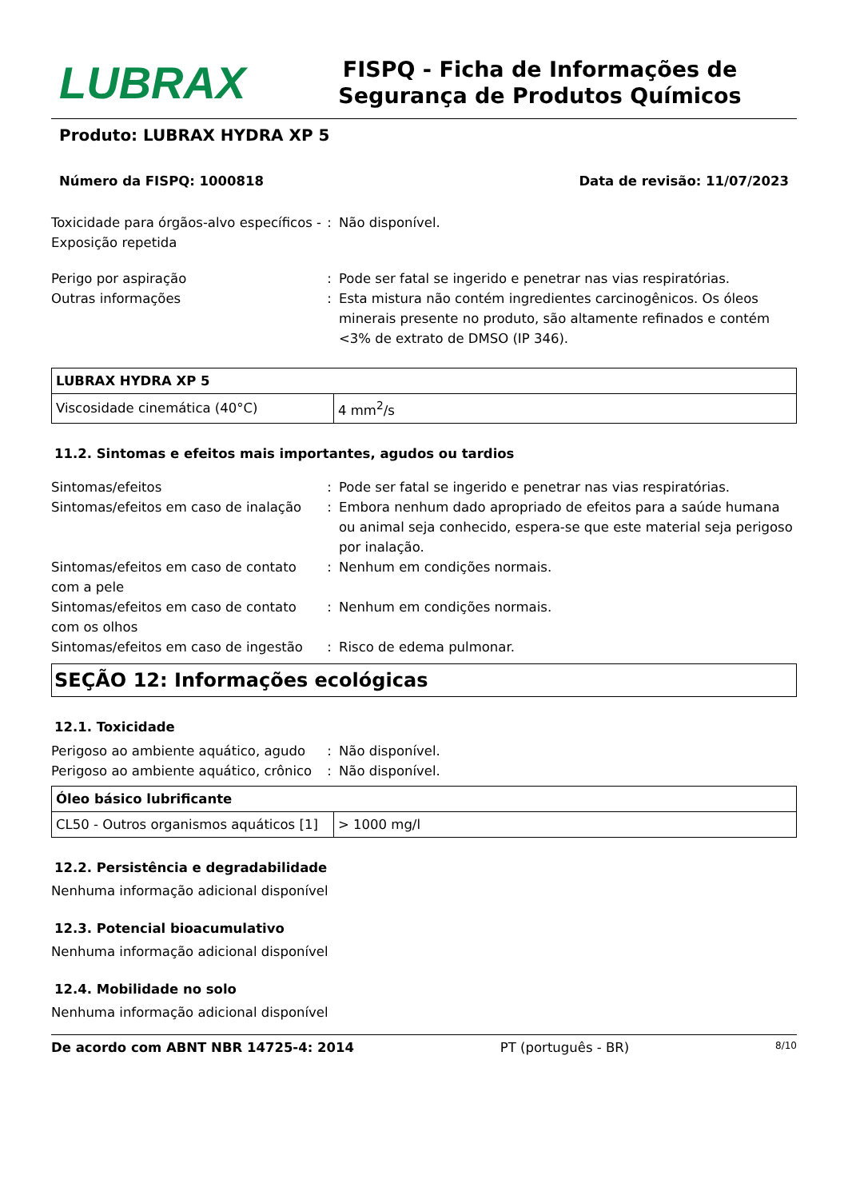LUBRAX
FISPQ - Ficha de Informações de Segurança de Produtos Químicos
Produto: LUBRAX HYDRA XP 5
Número da FISPQ: 1000818 Data de revisão: 11/07/2023
Toxicidade para órgãos-alvo específicos - Exposição repetida
: Não disponível.
Perigo por aspiração : Pode ser fatal se ingerido e penetrar nas vias respiratórias.
Outras informações : Esta mistura não contém ingredientes carcinogênicos. Os óleos minerais presente no produto, são altamente refinados e contém <3% de extrato de DMSO (IP 346).
| LUBRAX HYDRA XP 5 | |
| --- | --- |
| Viscosidade cinemática (40°C) | 4 mm<sup>2</sup>/s |
11.2. Sintomas e efeitos mais importantes, agudos ou tardios
Sintomas/efeitos : Pode ser fatal se ingerido e penetrar nas vias respiratórias.
Sintomas/efeitos em caso de inalação
: Embora nenhum dado apropriado de efeitos para a saúde humana ou animal seja conhecido, espera-se que este material seja perigoso por inalação.
Sintomas/efeitos em caso de contato com a pele
: Nenhum em condições normais.
Sintomas/efeitos em caso de contato com os olhos
: Nenhum em condições normais.
Sintomas/efeitos em caso de ingestão
: Risco de edema pulmonar.
SEÇÃO 12: Informações ecológicas
12.1. Toxicidade
Perigoso ao ambiente aquático, agudo
: Não disponível.
Perigoso ao ambiente aquático, crônico
: Não disponível.
| Óleo básico lubrificante | |
| --- | --- |
| CL50 - Outros organismos aquáticos [1] | > 1000 mg/l |
12.2. Persistência e degradabilidade
Nenhuma informação adicional disponível
12.3. Potencial bioacumulativo
Nenhuma informação adicional disponível
12.4. Mobilidade no solo
Nenhuma informação adicional disponível
De acordo com ABNT NBR 14725-4: 2014 PT (português - BR) 8/10